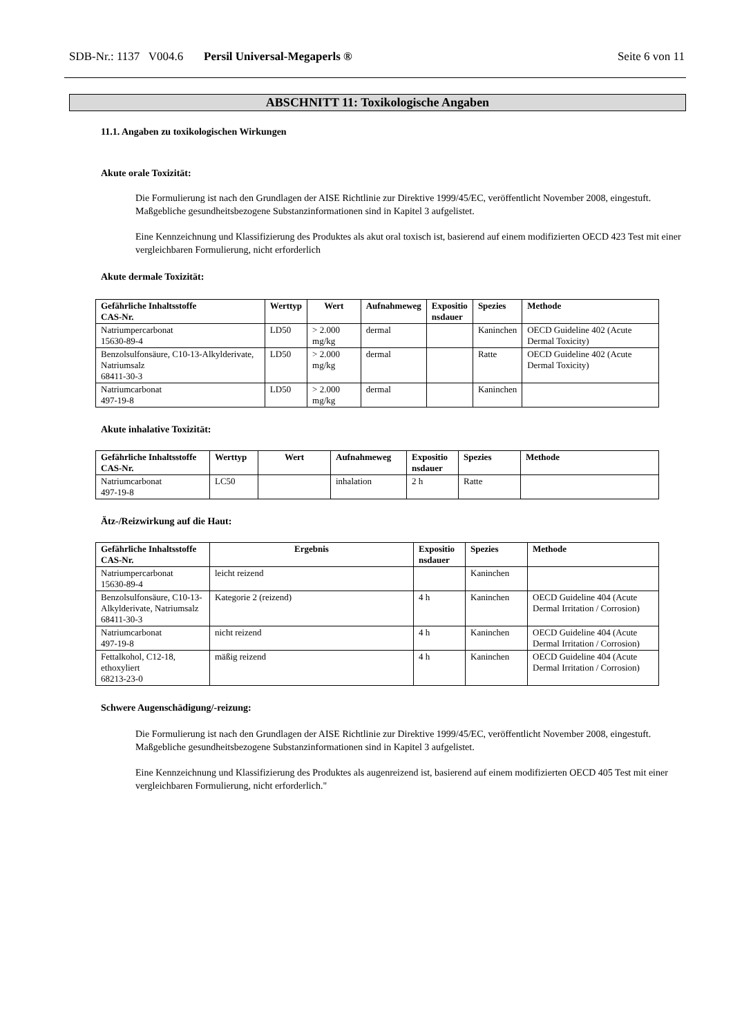SDB-Nr.: 1137 V004.6 Persil Universal-Megaperls ® Seite 6 von 11
ABSCHNITT 11: Toxikologische Angaben
11.1. Angaben zu toxikologischen Wirkungen
Akute orale Toxizität:
Die Formulierung ist nach den Grundlagen der AISE Richtlinie zur Direktive 1999/45/EC, veröffentlicht November 2008, eingestuft. Maßgebliche gesundheitsbezogene Substanzinformationen sind in Kapitel 3 aufgelistet.
Eine Kennzeichnung und Klassifizierung des Produktes als akut oral toxisch ist, basierend auf einem modifizierten OECD 423 Test mit einer vergleichbaren Formulierung, nicht erforderlich
Akute dermale Toxizität:
| Gefährliche Inhaltsstoffe CAS-Nr. | Werttyp | Wert | Aufnahmeweg | Expositio nsdauer | Spezies | Methode |
| --- | --- | --- | --- | --- | --- | --- |
| Natriumpercarbonat 15630-89-4 | LD50 | > 2.000 mg/kg | dermal | | Kaninchen | OECD Guideline 402 (Acute Dermal Toxicity) |
| Benzolsulfonsäure, C10-13-Alkylderivate, Natriumsalz 68411-30-3 | LD50 | > 2.000 mg/kg | dermal | | Ratte | OECD Guideline 402 (Acute Dermal Toxicity) |
| Natriumcarbonat 497-19-8 | LD50 | > 2.000 mg/kg | dermal | | Kaninchen | |
Akute inhalative Toxizität:
| Gefährliche Inhaltsstoffe CAS-Nr. | Werttyp | Wert | Aufnahmeweg | Expositio nsdauer | Spezies | Methode |
| --- | --- | --- | --- | --- | --- | --- |
| Natriumcarbonat 497-19-8 | LC50 | | inhalation | 2 h | Ratte | |
Ätz-/Reizwirkung auf die Haut:
| Gefährliche Inhaltsstoffe CAS-Nr. | Ergebnis | Expositio nsdauer | Spezies | Methode |
| --- | --- | --- | --- | --- |
| Natriumpercarbonat 15630-89-4 | leicht reizend | | Kaninchen | |
| Benzolsulfonsäure, C10-13-Alkylderivate, Natriumsalz 68411-30-3 | Kategorie 2 (reizend) | 4 h | Kaninchen | OECD Guideline 404 (Acute Dermal Irritation / Corrosion) |
| Natriumcarbonat 497-19-8 | nicht reizend | 4 h | Kaninchen | OECD Guideline 404 (Acute Dermal Irritation / Corrosion) |
| Fettalkohol, C12-18, ethoxyliert 68213-23-0 | mäßig reizend | 4 h | Kaninchen | OECD Guideline 404 (Acute Dermal Irritation / Corrosion) |
Schwere Augenschädigung/-reizung:
Die Formulierung ist nach den Grundlagen der AISE Richtlinie zur Direktive 1999/45/EC, veröffentlicht November 2008, eingestuft. Maßgebliche gesundheitsbezogene Substanzinformationen sind in Kapitel 3 aufgelistet.
Eine Kennzeichnung und Klassifizierung des Produktes als augenreizend ist, basierend auf einem modifizierten OECD 405 Test mit einer vergleichbaren Formulierung, nicht erforderlich."